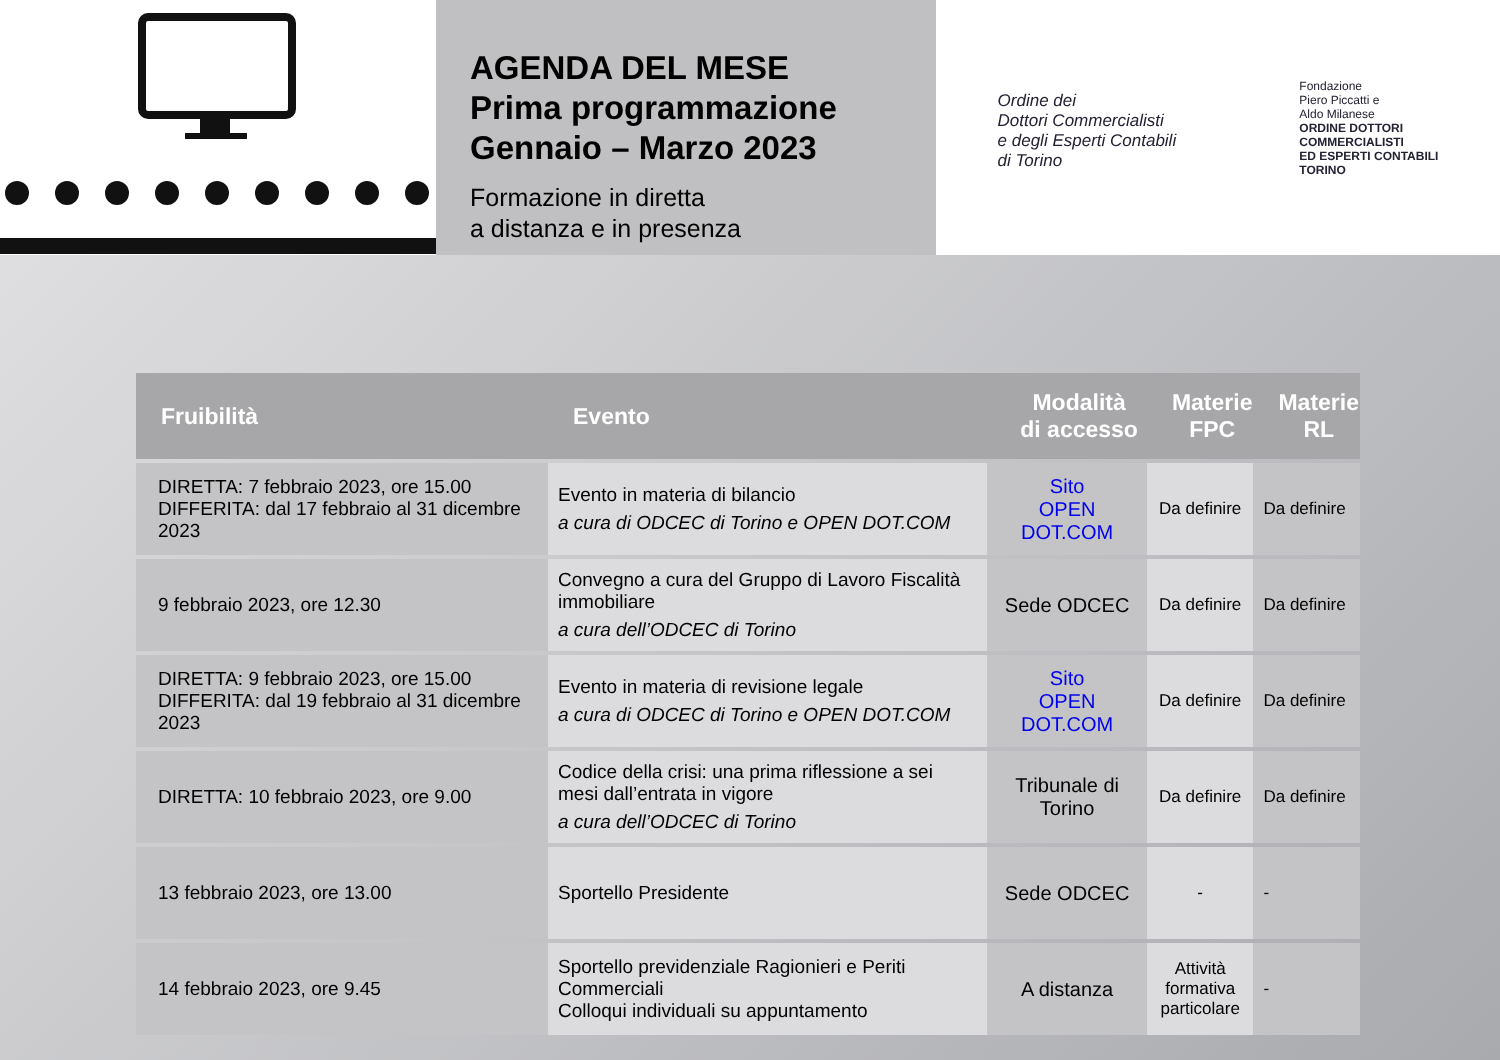AGENDA DEL MESE
Prima programmazione
Gennaio – Marzo 2023
Formazione in diretta
a distanza e in presenza
Ordine dei
Dottori Commercialisti
e degli Esperti Contabili
di Torino
Fondazione
Piero Piccatti e
Aldo Milanese
ORDINE DOTTORI
COMMERCIALISTI
ED ESPERTI CONTABILI
TORINO
| Fruibilità | Evento | Modalità di accesso | Materie FPC | Materie RL |
| --- | --- | --- | --- | --- |
| DIRETTA: 7 febbraio 2023, ore 15.00 DIFFERITA: dal 17 febbraio al 31 dicembre 2023 | Evento in materia di bilancio a cura di ODCEC di Torino e OPEN DOT.COM | Sito OPEN DOT.COM | Da definire | Da definire |
| 9 febbraio 2023, ore 12.30 | Convegno a cura del Gruppo di Lavoro Fiscalità immobiliare a cura dell’ODCEC di Torino | Sede ODCEC | Da definire | Da definire |
| DIRETTA: 9 febbraio 2023, ore 15.00 DIFFERITA: dal 19 febbraio al 31 dicembre 2023 | Evento in materia di revisione legale a cura di ODCEC di Torino e OPEN DOT.COM | Sito OPEN DOT.COM | Da definire | Da definire |
| DIRETTA: 10 febbraio 2023, ore 9.00 | Codice della crisi: una prima riflessione a sei mesi dall’entrata in vigore a cura dell’ODCEC di Torino | Tribunale di Torino | Da definire | Da definire |
| 13 febbraio 2023, ore 13.00 | Sportello Presidente | Sede ODCEC | - | - |
| 14 febbraio 2023, ore 9.45 | Sportello previdenziale Ragionieri e Periti Commerciali Colloqui individuali su appuntamento | A distanza | Attività formativa particolare | - |